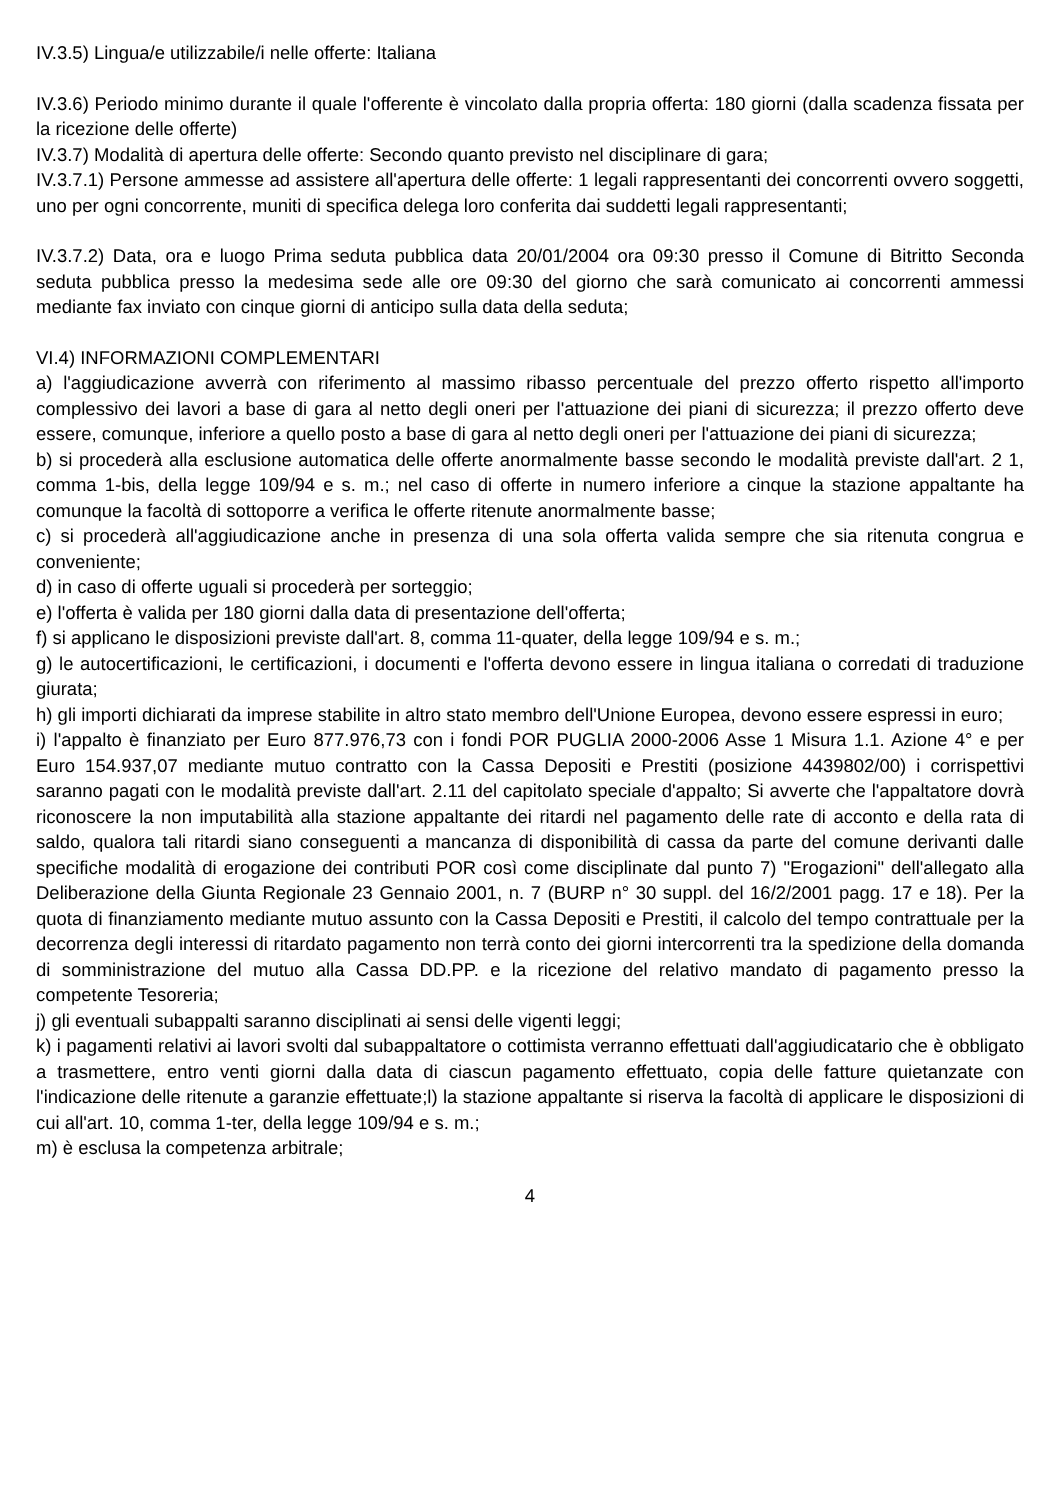IV.3.5) Lingua/e utilizzabile/i nelle offerte: Italiana
IV.3.6) Periodo minimo durante il quale l'offerente è vincolato dalla propria offerta: 180 giorni (dalla scadenza fissata per la ricezione delle offerte)
IV.3.7) Modalità di apertura delle offerte: Secondo quanto previsto nel disciplinare di gara;
IV.3.7.1) Persone ammesse ad assistere all'apertura delle offerte: 1 legali rappresentanti dei concorrenti ovvero soggetti, uno per ogni concorrente, muniti di specifica delega loro conferita dai suddetti legali rappresentanti;
IV.3.7.2) Data, ora e luogo Prima seduta pubblica data 20/01/2004 ora 09:30 presso il Comune di Bitritto Seconda seduta pubblica presso la medesima sede alle ore 09:30 del giorno che sarà comunicato ai concorrenti ammessi mediante fax inviato con cinque giorni di anticipo sulla data della seduta;
VI.4) INFORMAZIONI COMPLEMENTARI
a) l'aggiudicazione avverrà con riferimento al massimo ribasso percentuale del prezzo offerto rispetto all'importo complessivo dei lavori a base di gara al netto degli oneri per l'attuazione dei piani di sicurezza; il prezzo offerto deve essere, comunque, inferiore a quello posto a base di gara al netto degli oneri per l'attuazione dei piani di sicurezza;
b) si procederà alla esclusione automatica delle offerte anormalmente basse secondo le modalità previste dall'art. 2 1, comma 1-bis, della legge 109/94 e s. m.; nel caso di offerte in numero inferiore a cinque la stazione appaltante ha comunque la facoltà di sottoporre a verifica le offerte ritenute anormalmente basse;
c) si procederà all'aggiudicazione anche in presenza di una sola offerta valida sempre che sia ritenuta congrua e conveniente;
d) in caso di offerte uguali si procederà per sorteggio;
e) l'offerta è valida per 180 giorni dalla data di presentazione dell'offerta;
f) si applicano le disposizioni previste dall'art. 8, comma 11-quater, della legge 109/94 e s. m.;
g) le autocertificazioni, le certificazioni, i documenti e l'offerta devono essere in lingua italiana o corredati di traduzione giurata;
h) gli importi dichiarati da imprese stabilite in altro stato membro dell'Unione Europea, devono essere espressi in euro;
i) l'appalto è finanziato per Euro 877.976,73 con i fondi POR PUGLIA 2000-2006 Asse 1 Misura 1.1. Azione 4° e per Euro 154.937,07 mediante mutuo contratto con la Cassa Depositi e Prestiti (posizione 4439802/00) i corrispettivi saranno pagati con le modalità previste dall'art. 2.11 del capitolato speciale d'appalto; Si avverte che l'appaltatore dovrà riconoscere la non imputabilità alla stazione appaltante dei ritardi nel pagamento delle rate di acconto e della rata di saldo, qualora tali ritardi siano conseguenti a mancanza di disponibilità di cassa da parte del comune derivanti dalle specifiche modalità di erogazione dei contributi POR così come disciplinate dal punto 7) "Erogazioni" dell'allegato alla Deliberazione della Giunta Regionale 23 Gennaio 2001, n. 7 (BURP n° 30 suppl. del 16/2/2001 pagg. 17 e 18). Per la quota di finanziamento mediante mutuo assunto con la Cassa Depositi e Prestiti, il calcolo del tempo contrattuale per la decorrenza degli interessi di ritardato pagamento non terrà conto dei giorni intercorrenti tra la spedizione della domanda di somministrazione del mutuo alla Cassa DD.PP. e la ricezione del relativo mandato di pagamento presso la competente Tesoreria;
j) gli eventuali subappalti saranno disciplinati ai sensi delle vigenti leggi;
k) i pagamenti relativi ai lavori svolti dal subappaltatore o cottimista verranno effettuati dall'aggiudicatario che è obbligato a trasmettere, entro venti giorni dalla data di ciascun pagamento effettuato, copia delle fatture quietanzate con l'indicazione delle ritenute a garanzie effettuate;l) la stazione appaltante si riserva la facoltà di applicare le disposizioni di cui all'art. 10, comma 1-ter, della legge 109/94 e s. m.;
m) è esclusa la competenza arbitrale;
4